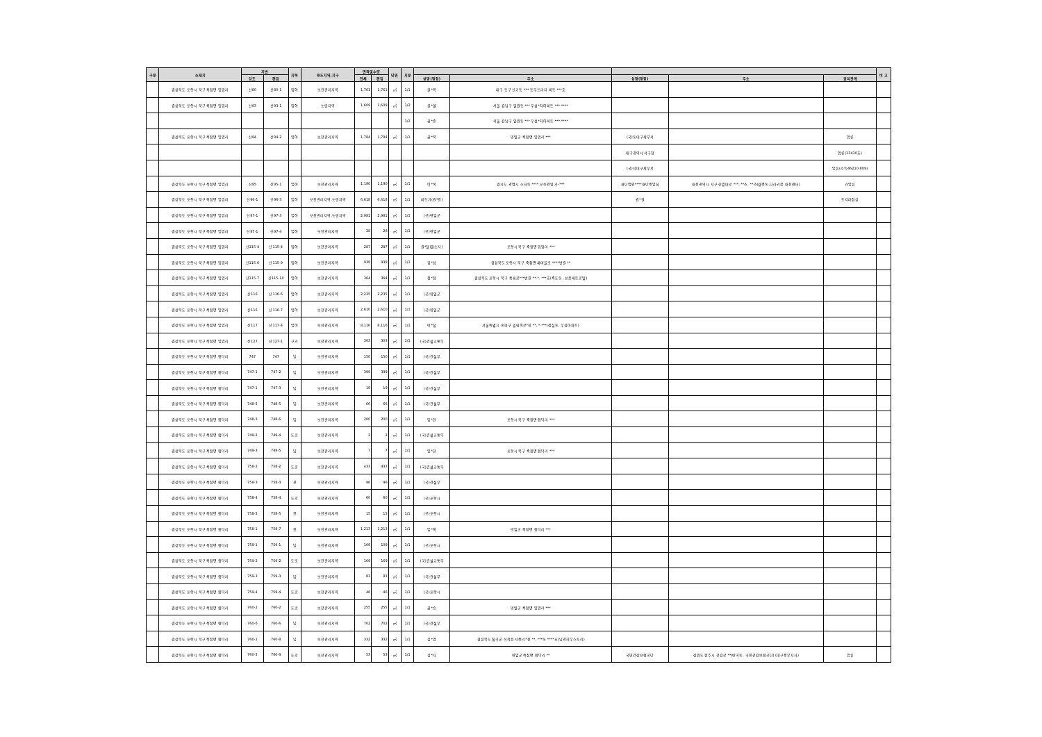| 구분 | 소재지 | 지번 | | 지목 | 용도지역,지구 | 면적및수량 | | 단위 | 지분 | | | | | | 비 고 |
| --- | --- | --- | --- | --- | --- | --- | --- | --- | --- | --- | --- | --- | --- | --- | --- |
| | | 당초 | 편입 | | | 전체 | 편입 | | | 성명(명칭) | 주소 | 성명(명칭) | 주소 | 권리관계 | |
| | 경상북도 포항시 북구 죽장면 입암리 | 산80 | 산80-1 | 임야 | 보전관리지역 | 1,761 | 1,761 | ㎡ | 1/1 | 권*옥 | 대구 동구 신기동 *** 동부프라자 비동 ***호 | | | | |
| | 경상북도 포항시 북구 죽장면 입암리 | 산93 | 산93-1 | 임야 | 농림지역 | 1,609 | 1,609 | ㎡ | 1/2 | 권*열 | 서울 강남구 일원동 *** 우성*차아파트 ***-**** | | | | |
| | | | | | | | | | 1/2 | 권*준 | 서울 강남구 일원동 *** 우성*차아파트 ***-**** | | | | |
| | 경상북도 포항시 북구 죽장면 입암리 | 산94 | 산94-2 | 임야 | 보전관리지역 | 1,784 | 1,784 | ㎡ | 1/1 | 권*옥 | 영일군 죽장면 입암리 *** | (국)동대구세무서 | | 압류 | |
| | | | | | | | | | | | | 대구광역시 서구청 | | 압류(13410호) | |
| | | | | | | | | | | | | (국)서대구세무서 | | 압류(소득46210-809) | |
| | 경상북도 포항시 북구 죽장면 입암리 | 산95 | 산95-1 | 임야 | 보전관리지역 | 1,190 | 1,190 | ㎡ | 1/1 | 이*옥 | 경기도 광명시 소하동 **** 오송연립 가-*** | 재단법인****재단중앙회 | 대전광역시 서구 한밭대로 ***, **층, **층(월평동,나라키움 대전센터) | 가압류 | |
| | 경상북도 포항시 북구 죽장면 입암리 | 산96-1 | 산96-3 | 임야 | 보전관리지역,농림지역 | 6,618 | 6,618 | ㎡ | 1/1 | 미등기(권*걸) | | 권*걸 | | 토지대장상 | |
| | 경상북도 포항시 북구 죽장면 입암리 | 산97-1 | 산97-3 | 임야 | 보전관리지역,농림지역 | 2,981 | 2,981 | ㎡ | 1/1 | (공)영일군 | | | | | |
| | 경상북도 포항시 북구 죽장면 입암리 | 산97-1 | 산97-4 | 임야 | 보전관리지역 | 28 | 28 | ㎡ | 1/1 | (공)영일군 | | | | | |
| | 경상북도 포항시 북구 죽장면 입암리 | 산115-4 | 산115-4 | 임야 | 보전관리지역 | 287 | 287 | ㎡ | 1/1 | 권*철(말소자) | 포항시 북구 죽장면 입암리 *** | | | | |
| | 경상북도 포항시 북구 죽장면 입암리 | 산115-6 | 산115-9 | 임야 | 보전관리지역 | 938 | 938 | ㎡ | 1/1 | 김*섭 | 경상북도 포항시 북구 죽장면 새마을로 ****번길 ** | | | | |
| | 경상북도 포항시 북구 죽장면 입암리 | 산115-7 | 산115-10 | 임야 | 보전관리지역 | 364 | 364 | ㎡ | 1/1 | 정*정 | 경상북도 포항시 북구 중흥로***번길 **-*, ***호(죽도동 , 보운메트로빌) | | | | |
| | 경상북도 포항시 북구 죽장면 입암리 | 산116 | 산116-6 | 임야 | 보전관리지역 | 2,235 | 2,235 | ㎡ | 1/1 | (공)영일군 | | | | | |
| | 경상북도 포항시 북구 죽장면 입암리 | 산116 | 산116-7 | 임야 | 보전관리지역 | 2,610 | 2,610 | ㎡ | 1/1 | (공)영일군 | | | | | |
| | 경상북도 포항시 북구 죽장면 입암리 | 산117 | 산117-4 | 임야 | 보전관리지역 | 8,116 | 8,116 | ㎡ | 1/1 | 박*철 | 서울특별시 송파구 올림픽로*길 **, *-***(잠실동, 우성아파트) | | | | |
| | 경상북도 포항시 북구 죽장면 입암리 | 산127 | 산127-1 | 구거 | 보전관리지역 | 303 | 303 | ㎡ | 1/1 | (국)건설교통부 | | | | | |
| | 경상북도 포항시 북구 죽장면 합덕리 | 747 | 747 | 답 | 보전관리지역 | 150 | 150 | ㎡ | 1/1 | (국)건설부 | | | | | |
| | 경상북도 포항시 북구 죽장면 합덕리 | 747-1 | 747-2 | 답 | 보전관리지역 | 399 | 399 | ㎡ | 1/1 | (국)건설부 | | | | | |
| | 경상북도 포항시 북구 죽장면 합덕리 | 747-1 | 747-3 | 답 | 보전관리지역 | 19 | 19 | ㎡ | 1/1 | (국)건설부 | | | | | |
| | 경상북도 포항시 북구 죽장면 합덕리 | 748-5 | 748-5 | 답 | 보전관리지역 | 66 | 66 | ㎡ | 1/1 | (국)건설부 | | | | | |
| | 경상북도 포항시 북구 죽장면 합덕리 | 748-3 | 748-6 | 답 | 보전관리지역 | 200 | 200 | ㎡ | 1/1 | 임*한 | 포항시 북구 죽장면 합덕리 *** | | | | |
| | 경상북도 포항시 북구 죽장면 합덕리 | 749-2 | 749-4 | 도로 | 보전관리지역 | 2 | 2 | ㎡ | 1/1 | (국)건설교통부 | | | | | |
| | 경상북도 포항시 북구 죽장면 합덕리 | 749-3 | 749-5 | 답 | 보전관리지역 | 7 | 7 | ㎡ | 1/1 | 임*한 | 포항시 북구 죽장면 합덕리 *** | | | | |
| | 경상북도 포항시 북구 죽장면 합덕리 | 758-2 | 758-2 | 도로 | 보전관리지역 | 433 | 433 | ㎡ | 1/1 | (국)건설교통부 | | | | | |
| | 경상북도 포항시 북구 죽장면 합덕리 | 758-3 | 758-3 | 전 | 보전관리지역 | 96 | 96 | ㎡ | 1/1 | (국)건설부 | | | | | |
| | 경상북도 포항시 북구 죽장면 합덕리 | 758-4 | 758-4 | 도로 | 보전관리지역 | 60 | 60 | ㎡ | 1/1 | (공)포항시 | | | | | |
| | 경상북도 포항시 북구 죽장면 합덕리 | 758-5 | 758-5 | 전 | 보전관리지역 | 15 | 15 | ㎡ | 1/1 | (공)포항시 | | | | | |
| | 경상북도 포항시 북구 죽장면 합덕리 | 758-1 | 758-7 | 전 | 보전관리지역 | 1,213 | 1,213 | ㎡ | 1/1 | 임*택 | 영일군 죽장면 합덕리 *** | | | | |
| | 경상북도 포항시 북구 죽장면 합덕리 | 759-1 | 759-1 | 답 | 보전관리지역 | 109 | 109 | ㎡ | 1/1 | (공)포항시 | | | | | |
| | 경상북도 포항시 북구 죽장면 합덕리 | 759-2 | 759-2 | 도로 | 보전관리지역 | 169 | 169 | ㎡ | 1/1 | (국)건설교통부 | | | | | |
| | 경상북도 포항시 북구 죽장면 합덕리 | 759-3 | 759-3 | 답 | 보전관리지역 | 83 | 83 | ㎡ | 1/1 | (국)건설부 | | | | | |
| | 경상북도 포항시 북구 죽장면 합덕리 | 759-4 | 759-4 | 도로 | 보전관리지역 | 46 | 46 | ㎡ | 1/1 | (공)포항시 | | | | | |
| | 경상북도 포항시 북구 죽장면 합덕리 | 760-2 | 760-2 | 도로 | 보전관리지역 | 255 | 255 | ㎡ | 1/1 | 권*승 | 영일군 죽장면 입암리 *** | | | | |
| | 경상북도 포항시 북구 죽장면 합덕리 | 760-6 | 760-6 | 답 | 보전관리지역 | 702 | 702 | ㎡ | 1/1 | (국)건설부 | | | | | |
| | 경상북도 포항시 북구 죽장면 합덕리 | 760-1 | 760-8 | 답 | 보전관리지역 | 332 | 332 | ㎡ | 1/1 | 김*명 | 경상북도 칠곡군 석적읍 서중리*길 **, ***동 ****호(남광하우스토리) | | | | |
| | 경상북도 포항시 북구 죽장면 합덕리 | 760-5 | 760-9 | 도로 | 보전관리지역 | 53 | 53 | ㎡ | 1/1 | 김*지 | 영일군 죽장면 합덕리 ** | 국민건강보험공단 | 강원도 원주시 건강로 **(반곡동, 국민건강보험공단) (대구중부지사) | 압류 | |